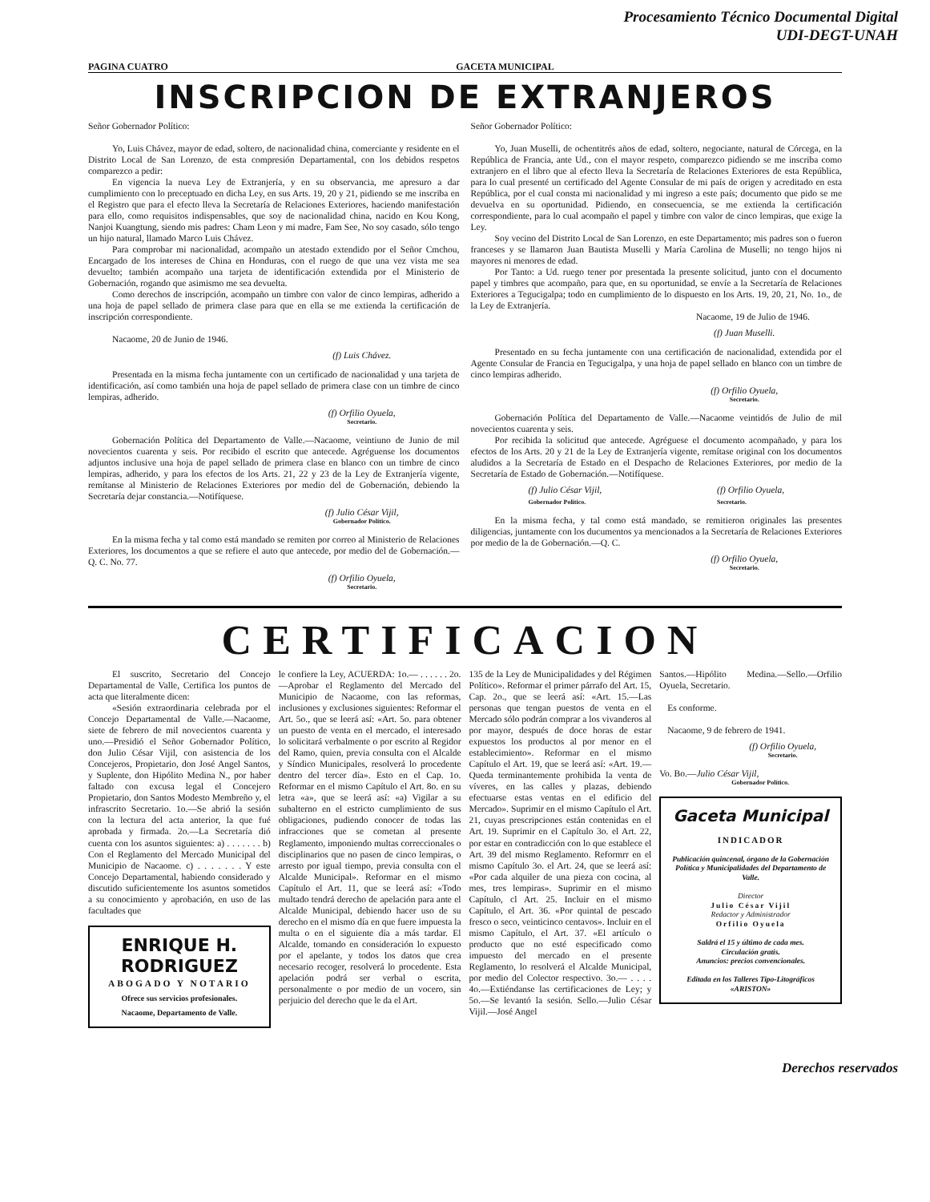Procesamiento Técnico Documental Digital
UDI-DEGT-UNAH
PAGINA CUATRO GACETA MUNICIPAL
INSCRIPCION DE EXTRANJEROS
Señor Gobernador Político:
Yo, Luis Chávez, mayor de edad, soltero, de nacionalidad china, comerciante y residente en el Distrito Local de San Lorenzo, de esta compresión Departamental, con los debidos respetos comparezco a pedir:
En vigencia la nueva Ley de Extranjería, y en su observancia, me apresuro a dar cumplimiento con lo preceptuado en dicha Ley, en sus Arts. 19, 20 y 21, pidiendo se me inscriba en el Registro que para el efecto lleva la Secretaría de Relaciones Exteriores, haciendo manifestación para ello, como requisitos indispensables, que soy de nacionalidad china, nacido en Kou Kong, Nanjoi Kuangtung, siendo mis padres: Cham Leon y mi madre, Fam See, No soy casado, sólo tengo un hijo natural, llamado Marco Luis Chávez.
Para comprobar mi nacionalidad, acompaño un atestado extendido por el Señor Cmchou, Encargado de los intereses de China en Honduras, con el ruego de que una vez vista me sea devuelto; también acompaño una tarjeta de identificación extendida por el Ministerio de Gobernación, rogando que asimismo me sea devuelta.
Como derechos de inscripción, acompaño un timbre con valor de cinco lempiras, adherido a una hoja de papel sellado de primera clase para que en ella se me extienda la certificación de inscripción correspondiente.
Nacaome, 20 de Junio de 1946.
(f) Luis Chávez.
Presentada en la misma fecha juntamente con un certificado de nacionalidad y una tarjeta de identificación, así como también una hoja de papel sellado de primera clase con un timbre de cinco lempiras, adherido.
(f) Orfilio Oyuela,
Secretario.
Gobernación Política del Departamento de Valle.—Nacaome, veintiuno de Junio de mil novecientos cuarenta y seis. Por recibido el escrito que antecede. Agréguense los documentos adjuntos inclusive una hoja de papel sellado de primera clase en blanco con un timbre de cinco lempiras, adherido, y para los efectos de los Arts. 21, 22 y 23 de la Ley de Extranjería vigente, remítanse al Ministerio de Relaciones Exteriores por medio del de Gobernación, debiendo la Secretaría dejar constancia.—Notifíquese.
(f) Julio César Vijil,
Gobernador Político.
En la misma fecha y tal como está mandado se remiten por correo al Ministerio de Relaciones Exteriores, los documentos a que se refiere el auto que antecede, por medio del de Gobernación.—Q. C. No. 77.
(f) Orfilio Oyuela,
Secretario.
Señor Gobernador Político:
Yo, Juan Muselli, de ochentitrés años de edad, soltero, negociante, natural de Córcega, en la República de Francia, ante Ud., con el mayor respeto, comparezco pidiendo se me inscriba como extranjero en el libro que al efecto lleva la Secretaría de Relaciones Exteriores de esta República, para lo cual presenté un certificado del Agente Consular de mi país de origen y acreditado en esta República, por el cual consta mi nacionalidad y mi ingreso a este país; documento que pido se me devuelva en su oportunidad. Pidiendo, en consecuencia, se me extienda la certificación correspondiente, para lo cual acompaño el papel y timbre con valor de cinco lempiras, que exige la Ley.
Soy vecino del Distrito Local de San Lorenzo, en este Departamento; mis padres son o fueron franceses y se llamaron Juan Bautista Muselli y María Carolina de Muselli; no tengo hijos ni mayores ni menores de edad.
Por Tanto: a Ud. ruego tener por presentada la presente solicitud, junto con el documento papel y timbres que acompaño, para que, en su oportunidad, se envíe a la Secretaría de Relaciones Exteriores a Tegucigalpa; todo en cumplimiento de lo dispuesto en los Arts. 19, 20, 21, No. 1o., de la Ley de Extranjería.
Nacaome, 19 de Julio de 1946.
(f) Juan Muselli.
Presentado en su fecha juntamente con una certificación de nacionalidad, extendida por el Agente Consular de Francia en Tegucigalpa, y una hoja de papel sellado en blanco con un timbre de cinco lempiras adherido.
(f) Orfilio Oyuela,
Secretario.
Gobernación Política del Departamento de Valle.—Nacaome veintidós de Julio de mil novecientos cuarenta y seis.
Por recibida la solicitud que antecede. Agréguese el documento acompañado, y para los efectos de los Arts. 20 y 21 de la Ley de Extranjería vigente, remítase original con los documentos aludidos a la Secretaría de Estado en el Despacho de Relaciones Exteriores, por medio de la Secretaría de Estado de Gobernación.—Notifíquese.
(f) Julio César Vijil,
Gobernador Político. (f) Orfilio Oyuela,
Secretario.
En la misma fecha, y tal como está mandado, se remitieron originales las presentes diligencias, juntamente con los ducumentos ya mencionados a la Secretaría de Relaciones Exteriores por medio de la de Gobernación.—Q. C.
(f) Orfilio Oyuela,
Secretario.
CERTIFICACION
El suscrito, Secretario del Concejo Departamental de Valle, Certifica los puntos de acta que literalmente dicen:
«Sesión extraordinaria celebrada por el Concejo Departamental de Valle.—Nacaome, siete de febrero de mil novecientos cuarenta y uno.—Presidió el Señor Gobernador Político, don Julio César Vijil, con asistencia de los Concejeros, Propietario, don José Angel Santos, y Suplente, don Hipólito Medina N., por haber faltado con excusa legal el Concejero Propietario, don Santos Modesto Membreño y, el infrascrito Secretario. 1o.—Se abrió la sesión con la lectura del acta anterior, la que fué aprobada y firmada. 2o.—La Secretaría dió cuenta con los asuntos siguientes: a) . . . . . . . b) Con el Reglamento del Mercado Municipal del Municipio de Nacaome. c) . . . . . . . Y este Concejo Departamental, habiendo considerado y discutido suficientemente los asuntos sometidos a su conocimiento y aprobación, en uso de las facultades que
ENRIQUE H. RODRIGUEZ
ABOGADO Y NOTARIO
Ofrece sus servicios profesionales.
Nacaome, Departamento de Valle.
le confiere la Ley, ACUERDA: 1o.— . . . . . . 2o.—Aprobar el Reglamento del Mercado del Municipio de Nacaome, con las reformas, inclusiones y exclusiones siguientes: Reformar el Art. 5o., que se leerá así: «Art. 5o. para obtener un puesto de venta en el mercado, el interesado lo solicitará verbalmente o por escrito al Regidor del Ramo, quien, previa consulta con el Alcalde y Síndico Municipales, resolverá lo procedente dentro del tercer día». Esto en el Cap. 1o. Reformar en el mismo Capítulo el Art. 8o. en su letra «a», que se leerá así: «a) Vigilar a su subalterno en el estricto cumplimiento de sus obligaciones, pudiendo conocer de todas las infracciones que se cometan al presente Reglamento, imponiendo multas correccionales o disciplinarios que no pasen de cinco lempiras, o arresto por igual tiempo, previa consulta con el Alcalde Municipal». Reformar en el mismo Capítulo el Art. 11, que se leerá así: «Todo multado tendrá derecho de apelación para ante el Alcalde Municipal, debiendo hacer uso de su derecho en el mismo día en que fuere impuesta la multa o en el siguiente día a más tardar. El Alcalde, tomando en consideración lo expuesto por el apelante, y todos los datos que crea necesario recoger, resolverá lo procedente. Esta apelación podrá ser verbal o escrita, personalmente o por medio de un vocero, sin perjuicio del derecho que le da el Art.
135 de la Ley de Municipalidades y del Régimen Político». Reformar el primer párrafo del Art. 15, Cap. 2o., que se leerá así: «Art. 15.—Las personas que tengan puestos de venta en el Mercado sólo podrán comprar a los vivanderos al por mayor, después de doce horas de estar expuestos los productos al por menor en el establecimiento». Reformar en el mismo Capítulo el Art. 19, que se leerá así: «Art. 19.—Queda terminantemente prohibida la venta de víveres, en las calles y plazas, debiendo efectuarse estas ventas en el edificio del Mercado». Suprimir en el mismo Capítulo el Art. 21, cuyas prescripciones están contenidas en el Art. 19. Suprimir en el Capítulo 3o. el Art. 22, por estar en contradicción con lo que establece el Art. 39 del mismo Reglamento. Reformrr en el mismo Capítulo 3o. el Art. 24, que se leerá así: «Por cada alquiler de una pieza con cocina, al mes, tres lempiras». Suprimir en el mismo Capítulo, cl Art. 25. Incluir en el mismo Capítulo, el Art. 36. «Por quintal de pescado fresco o seco, veinticinco centavos». Incluir en el mismo Capítulo, el Art. 37. «El artículo o producto que no esté especificado como impuesto del mercado en el presente Reglamento, lo resolverá el Alcalde Municipal, por medio del Colector respectivo. 3o.— . . . . 4o.—Extiéndanse las certificaciones de Ley; y 5o.—Se levantó la sesión. Sello.—Julio César Vijil.—José Angel
Santos.—Hipólito Medina.—Sello.—Orfilio Oyuela, Secretario.
Es conforme.
Nacaome, 9 de febrero de 1941.
(f) Orfilio Oyuela,
Secretario.
Vo. Bo.—Julio César Vijil,
Gobernador Político.
Gaceta Municipal
INDICADOR
Publicación quincenal, órgano de la Gobernación Política y Municipalidades del Departamento de Valle.
Director
Julio César Vijil
Redactor y Administrador
Orfilio Oyuela
Saldrá el 15 y último de cada mes.
Circulación gratis.
Anuncios: precios convencionales.
Editada en los Talleres Tipo-Litográficos «ARISTON»
Derechos reservados